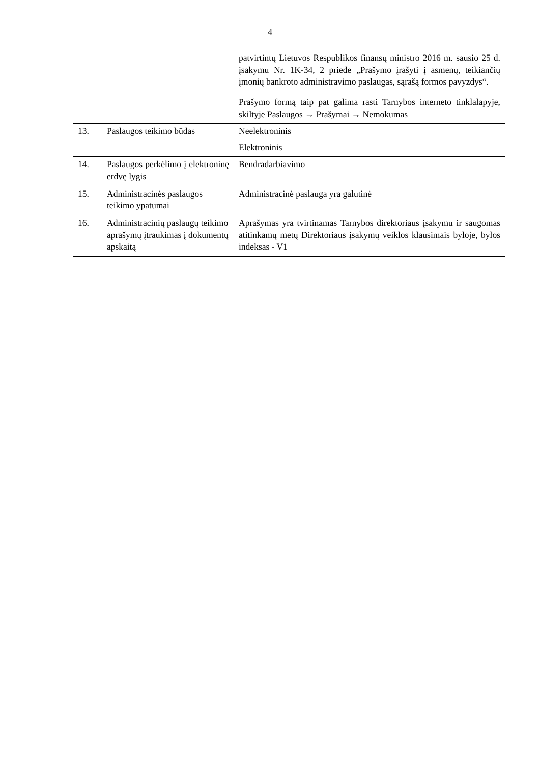4
| | | patvirtintų Lietuvos Respublikos finansų ministro 2016 m. sausio 25 d. įsakymu Nr. 1K-34, 2 priede „Prašymo įrašyti į asmenų, teikiančių įmonių bankroto administravimo paslaugas, sąrašą formos pavyzdys“. Prašymo formą taip pat galima rasti Tarnybos interneto tinklalapyje, skiltyje Paslaugos → Prašymai → Nemokumas |
| 13. | Paslaugos teikimo būdas | Neelektroninis Elektroninis |
| 14. | Paslaugos perkėlimo į elektroninę erdvę lygis | Bendradarbiavimo |
| 15. | Administracinės paslaugos teikimo ypatumai | Administracinė paslauga yra galutinė |
| 16. | Administracinių paslaugų teikimo aprašymų įtraukimas į dokumentų apskaitą | Aprašymas yra tvirtinamas Tarnybos direktoriaus įsakymu ir saugomas atitinkamų metų Direktoriaus įsakymų veiklos klausimais byloje, bylos indeksas - V1 |